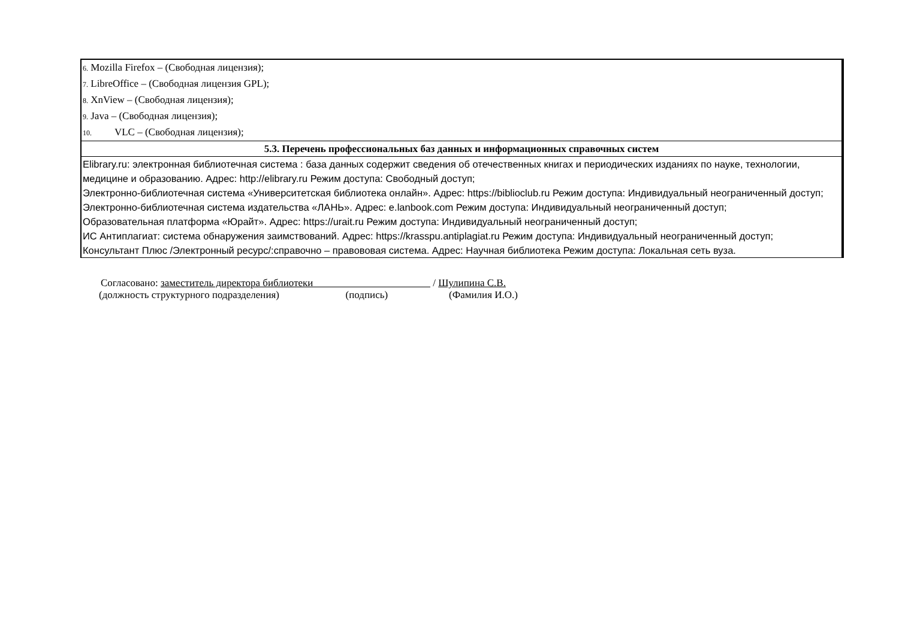| 6. Mozilla Firefox – (Свободная лицензия); 7. LibreOffice – (Свободная лицензия GPL); 8. XnView – (Свободная лицензия); 9. Java – (Свободная лицензия); 10. VLC – (Свободная лицензия); |
| 5.3. Перечень профессиональных баз данных и информационных справочных систем |
| Elibrary.ru: электронная библиотечная система : база данных содержит сведения об отечественных книгах и периодических изданиях по науке, технологии, медицине и образованию. Адрес: http://elibrary.ru Режим доступа: Свободный доступ; Электронно-библиотечная система «Университетская библиотека онлайн». Адрес: https://biblioclub.ru Режим доступа: Индивидуальный неограниченный доступ; Электронно-библиотечная система издательства «ЛАНЬ». Адрес: e.lanbook.com Режим доступа: Индивидуальный неограниченный доступ; Образовательная платформа «Юрайт». Адрес: https://urait.ru Режим доступа: Индивидуальный неограниченный доступ; ИС Антиплагиат: система обнаружения заимствований. Адрес: https://krasspu.antiplagiat.ru Режим доступа: Индивидуальный неограниченный доступ; Консультант Плюс /Электронный ресурс/:справочно – правововая система. Адрес: Научная библиотека Режим доступа: Локальная сеть вуза. |
Согласовано: заместитель директора библиотеки / Шулипина С.В.
(должность структурного подразделения) (подпись) (Фамилия И.О.)